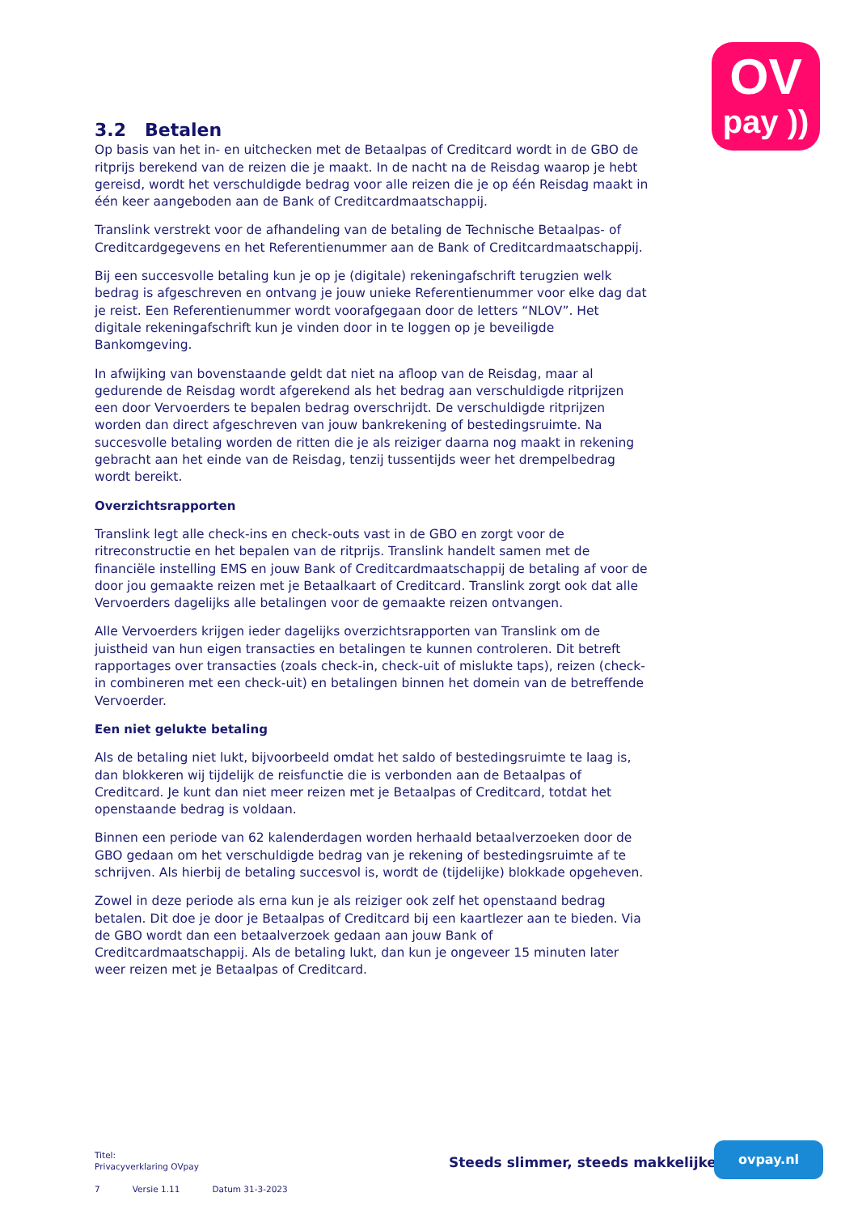OV
pay ))
3.2 Betalen
Op basis van het in- en uitchecken met de Betaalpas of Creditcard wordt in de GBO de ritprijs berekend van de reizen die je maakt. In de nacht na de Reisdag waarop je hebt gereisd, wordt het verschuldigde bedrag voor alle reizen die je op één Reisdag maakt in één keer aangeboden aan de Bank of Creditcardmaatschappij.
Translink verstrekt voor de afhandeling van de betaling de Technische Betaalpas- of Creditcardgegevens en het Referentienummer aan de Bank of Creditcardmaatschappij.
Bij een succesvolle betaling kun je op je (digitale) rekeningafschrift terugzien welk bedrag is afgeschreven en ontvang je jouw unieke Referentienummer voor elke dag dat je reist. Een Referentienummer wordt voorafgegaan door de letters “NLOV”. Het digitale rekeningafschrift kun je vinden door in te loggen op je beveiligde Bankomgeving.
In afwijking van bovenstaande geldt dat niet na afloop van de Reisdag, maar al gedurende de Reisdag wordt afgerekend als het bedrag aan verschuldigde ritprijzen een door Vervoerders te bepalen bedrag overschrijdt. De verschuldigde ritprijzen worden dan direct afgeschreven van jouw bankrekening of bestedingsruimte. Na succesvolle betaling worden de ritten die je als reiziger daarna nog maakt in rekening gebracht aan het einde van de Reisdag, tenzij tussentijds weer het drempelbedrag wordt bereikt.
Overzichtsrapporten
Translink legt alle check-ins en check-outs vast in de GBO en zorgt voor de ritreconstructie en het bepalen van de ritprijs. Translink handelt samen met de financiële instelling EMS en jouw Bank of Creditcardmaatschappij de betaling af voor de door jou gemaakte reizen met je Betaalkaart of Creditcard. Translink zorgt ook dat alle Vervoerders dagelijks alle betalingen voor de gemaakte reizen ontvangen.
Alle Vervoerders krijgen ieder dagelijks overzichtsrapporten van Translink om de juistheid van hun eigen transacties en betalingen te kunnen controleren. Dit betreft rapportages over transacties (zoals check-in, check-uit of mislukte taps), reizen (check-in combineren met een check-uit) en betalingen binnen het domein van de betreffende Vervoerder.
Een niet gelukte betaling
Als de betaling niet lukt, bijvoorbeeld omdat het saldo of bestedingsruimte te laag is, dan blokkeren wij tijdelijk de reisfunctie die is verbonden aan de Betaalpas of Creditcard. Je kunt dan niet meer reizen met je Betaalpas of Creditcard, totdat het openstaande bedrag is voldaan.
Binnen een periode van 62 kalenderdagen worden herhaald betaalverzoeken door de GBO gedaan om het verschuldigde bedrag van je rekening of bestedingsruimte af te schrijven. Als hierbij de betaling succesvol is, wordt de (tijdelijke) blokkade opgeheven.
Zowel in deze periode als erna kun je als reiziger ook zelf het openstaand bedrag betalen. Dit doe je door je Betaalpas of Creditcard bij een kaartlezer aan te bieden. Via de GBO wordt dan een betaalverzoek gedaan aan jouw Bank of Creditcardmaatschappij. Als de betaling lukt, dan kun je ongeveer 15 minuten later weer reizen met je Betaalpas of Creditcard.
Titel:
Privacyverklaring OVpay
7 Versie 1.11 Datum 31-3-2023
Steeds slimmer, steeds makkelijker
ovpay.nl